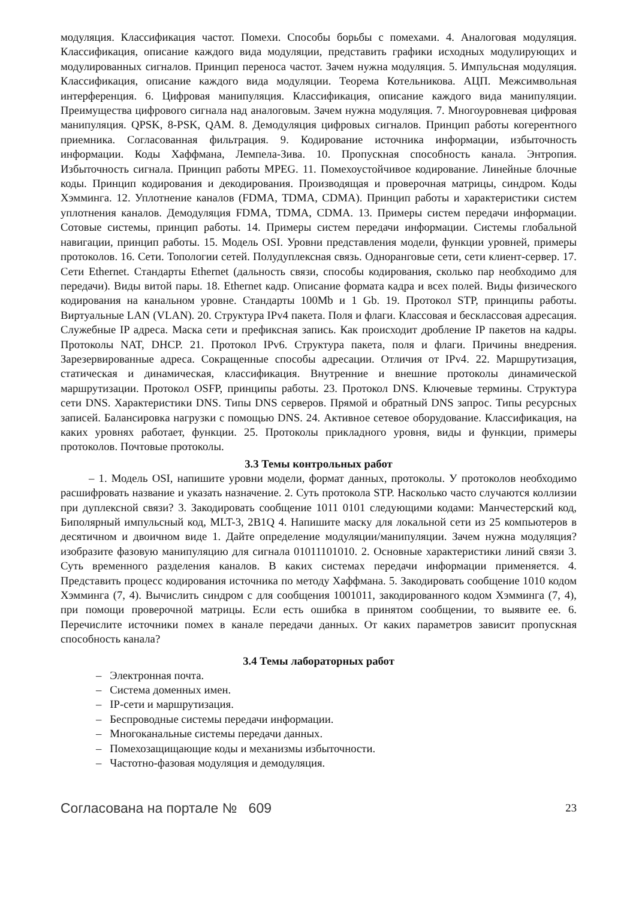модуляция. Классификация частот. Помехи. Способы борьбы с помехами. 4. Аналоговая модуляция. Классификация, описание каждого вида модуляции, представить графики исходных модулирующих и модулированных сигналов. Принцип переноса частот. Зачем нужна модуляция. 5. Импульсная модуляция. Классификация, описание каждого вида модуляции. Теорема Котельникова. АЦП. Межсимвольная интерференция. 6. Цифровая манипуляция. Классификация, описание каждого вида манипуляции. Преимущества цифрового сигнала над аналоговым. Зачем нужна модуляция. 7. Многоуровневая цифровая манипуляция. QPSK, 8-PSK, QAM. 8. Демодуляция цифровых сигналов. Принцип работы когерентного приемника. Согласованная фильтрация. 9. Кодирование источника информации, избыточность информации. Коды Хаффмана, Лемпела-Зива. 10. Пропускная способность канала. Энтропия. Избыточность сигнала. Принцип работы MPEG. 11. Помехоустойчивое кодирование. Линейные блочные коды. Принцип кодирования и декодирования. Производящая и проверочная матрицы, синдром. Коды Хэмминга. 12. Уплотнение каналов (FDMA, TDMA, CDMA). Принцип работы и характеристики систем уплотнения каналов. Демодуляция FDMA, TDMA, CDMA. 13. Примеры систем передачи информации. Сотовые системы, принцип работы. 14. Примеры систем передачи информации. Системы глобальной навигации, принцип работы. 15. Модель OSI. Уровни представления модели, функции уровней, примеры протоколов. 16. Сети. Топологии сетей. Полудуплексная связь. Одноранговые сети, сети клиент-сервер. 17. Сети Ethernet. Стандарты Ethernet (дальность связи, способы кодирования, сколько пар необходимо для передачи). Виды витой пары. 18. Ethernet кадр. Описание формата кадра и всех полей. Виды физического кодирования на канальном уровне. Стандарты 100Mb и 1 Gb. 19. Протокол STP, принципы работы. Виртуальные LAN (VLAN). 20. Структура IPv4 пакета. Поля и флаги. Классовая и бесклассовая адресация. Служебные IP адреса. Маска сети и префиксная запись. Как происходит дробление IP пакетов на кадры. Протоколы NAT, DHCP. 21. Протокол IPv6. Структура пакета, поля и флаги. Причины внедрения. Зарезервированные адреса. Сокращенные способы адресации. Отличия от IPv4. 22. Маршрутизация, статическая и динамическая, классификация. Внутренние и внешние протоколы динамической маршрутизации. Протокол OSFP, принципы работы. 23. Протокол DNS. Ключевые термины. Структура сети DNS. Характеристики DNS. Типы DNS серверов. Прямой и обратный DNS запрос. Типы ресурсных записей. Балансировка нагрузки с помощью DNS. 24. Активное сетевое оборудование. Классификация, на каких уровнях работает, функции. 25. Протоколы прикладного уровня, виды и функции, примеры протоколов. Почтовые протоколы.
3.3 Темы контрольных работ
– 1. Модель OSI, напишите уровни модели, формат данных, протоколы. У протоколов необходимо расшифровать название и указать назначение. 2. Суть протокола STP. Насколько часто случаются коллизии при дуплексной связи? 3. Закодировать сообщение 1011 0101 следующими кодами: Манчестерский код, Биполярный импульсный код, MLT-3, 2B1Q 4. Напишите маску для локальной сети из 25 компьютеров в десятичном и двоичном виде 1. Дайте определение модуляции/манипуляции. Зачем нужна модуляция? изобразите фазовую манипуляцию для сигнала 01011101010. 2. Основные характеристики линий связи 3. Суть временного разделения каналов. В каких системах передачи информации применяется. 4. Представить процесс кодирования источника по методу Хаффмана. 5. Закодировать сообщение 1010 кодом Хэмминга (7, 4). Вычислить синдром с для сообщения 1001011, закодированного кодом Хэмминга (7, 4), при помощи проверочной матрицы. Если есть ошибка в принятом сообщении, то выявите ее. 6. Перечислите источники помех в канале передачи данных. От каких параметров зависит пропускная способность канала?
3.4 Темы лабораторных работ
– Электронная почта.
– Система доменных имен.
– IP-сети и маршрутизация.
– Беспроводные системы передачи информации.
– Многоканальные системы передачи данных.
– Помехозащищающие коды и механизмы избыточности.
– Частотно-фазовая модуляция и демодуляция.
Согласована на портале № 609 23